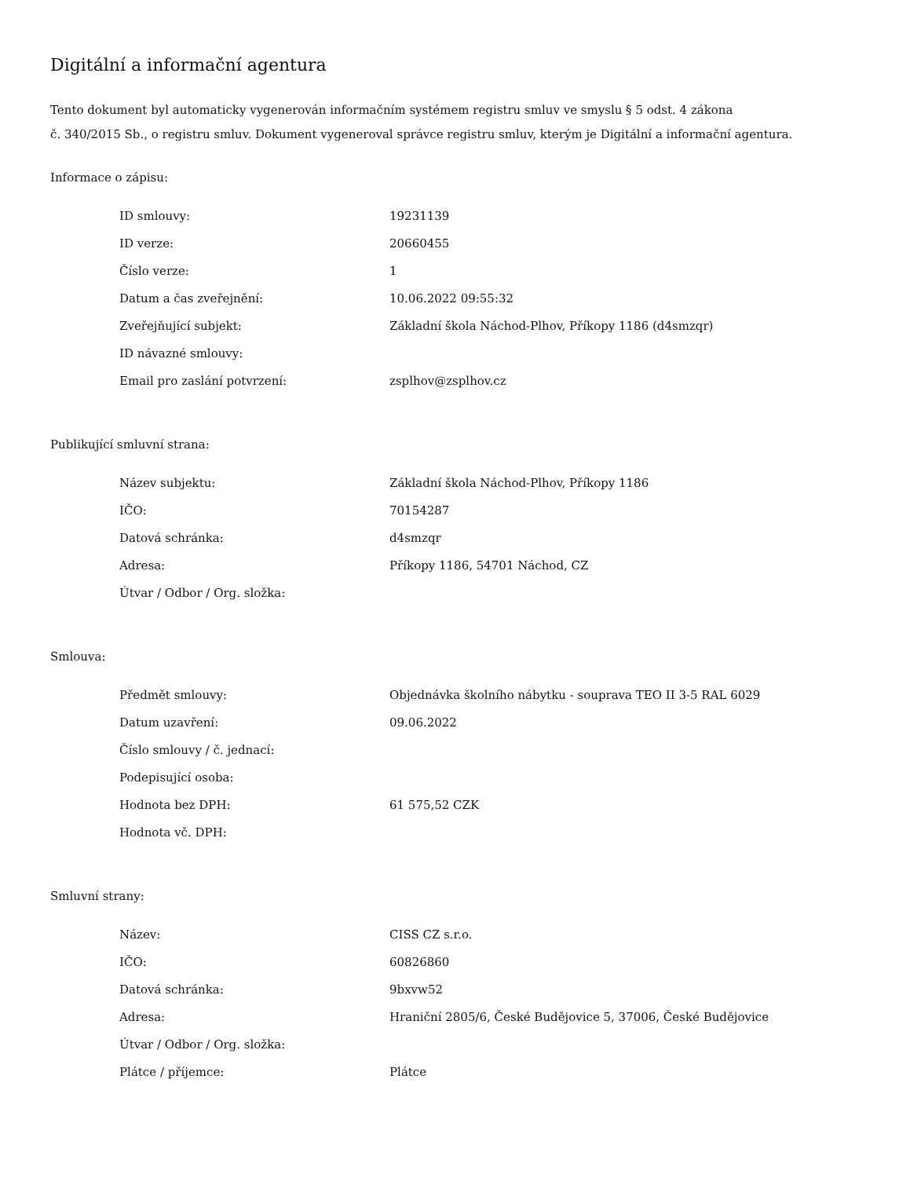Digitální a informační agentura
Tento dokument byl automaticky vygenerován informačním systémem registru smluv ve smyslu § 5 odst. 4 zákona
č. 340/2015 Sb., o registru smluv. Dokument vygeneroval správce registru smluv, kterým je Digitální a informační agentura.
Informace o zápisu:
| ID smlouvy: | 19231139 |
| ID verze: | 20660455 |
| Číslo verze: | 1 |
| Datum a čas zveřejnění: | 10.06.2022 09:55:32 |
| Zveřejňující subjekt: | Základní škola Náchod-Plhov, Příkopy 1186 (d4smzqr) |
| ID návazné smlouvy: | |
| Email pro zaslání potvrzení: | zsplhov@zsplhov.cz |
Publikující smluvní strana:
| Název subjektu: | Základní škola Náchod-Plhov, Příkopy 1186 |
| IČO: | 70154287 |
| Datová schránka: | d4smzqr |
| Adresa: | Příkopy 1186, 54701 Náchod, CZ |
| Útvar / Odbor / Org. složka: | |
Smlouva:
| Předmět smlouvy: | Objednávka školního nábytku - souprava TEO II 3-5 RAL 6029 |
| Datum uzavření: | 09.06.2022 |
| Číslo smlouvy / č. jednací: | |
| Podepisující osoba: | |
| Hodnota bez DPH: | 61 575,52 CZK |
| Hodnota vč. DPH: | |
Smluvní strany:
| Název: | CISS CZ s.r.o. |
| IČO: | 60826860 |
| Datová schránka: | 9bxvw52 |
| Adresa: | Hraniční 2805/6, České Budějovice 5, 37006, České Budějovice |
| Útvar / Odbor / Org. složka: | |
| Plátce / příjemce: | Plátce |